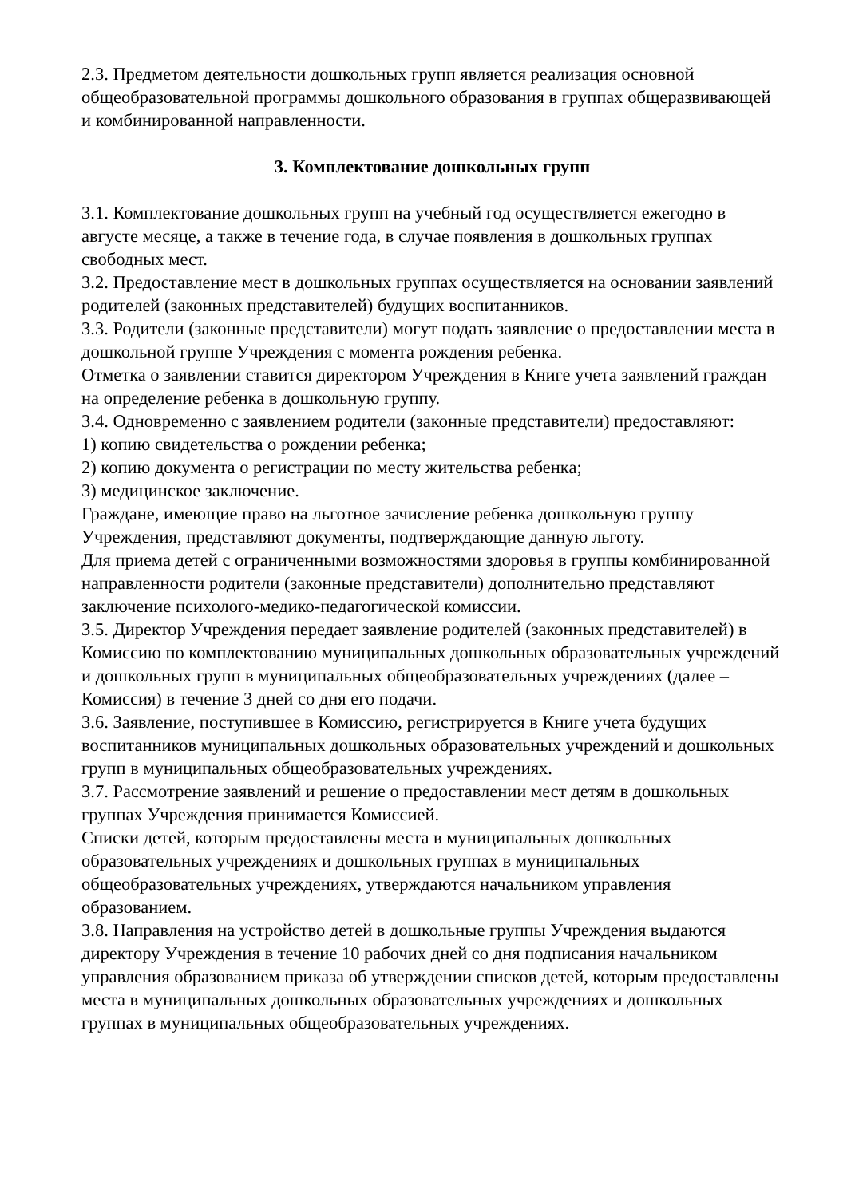2.3. Предметом деятельности дошкольных групп является реализация основной общеобразовательной программы дошкольного образования в группах общеразвивающей и комбинированной направленности.
3. Комплектование дошкольных групп
3.1. Комплектование дошкольных групп на учебный год осуществляется ежегодно в августе месяце, а также в течение года, в случае появления в дошкольных группах свободных мест.
3.2. Предоставление мест в дошкольных группах осуществляется на основании заявлений родителей (законных представителей) будущих воспитанников.
3.3. Родители (законные представители) могут подать заявление о предоставлении места в дошкольной группе Учреждения с момента рождения ребенка.
Отметка о заявлении ставится директором Учреждения в Книге учета заявлений граждан на определение ребенка в дошкольную группу.
3.4. Одновременно с заявлением родители (законные представители) предоставляют:
1) копию свидетельства о рождении ребенка;
2) копию документа о регистрации по месту жительства ребенка;
3) медицинское заключение.
Граждане, имеющие право на льготное зачисление ребенка дошкольную группу Учреждения, представляют документы, подтверждающие данную льготу.
Для приема детей с ограниченными возможностями здоровья в группы комбинированной направленности родители (законные представители) дополнительно представляют заключение психолого-медико-педагогической комиссии.
3.5. Директор Учреждения передает заявление родителей (законных представителей) в Комиссию по комплектованию муниципальных дошкольных образовательных учреждений и дошкольных групп в муниципальных общеобразовательных учреждениях (далее – Комиссия) в течение 3 дней со дня его подачи.
3.6. Заявление, поступившее в Комиссию, регистрируется в Книге учета будущих воспитанников муниципальных дошкольных образовательных учреждений и дошкольных групп в муниципальных общеобразовательных учреждениях.
3.7. Рассмотрение заявлений и решение о предоставлении мест детям в дошкольных группах Учреждения принимается Комиссией.
Списки детей, которым предоставлены места в муниципальных дошкольных образовательных учреждениях и дошкольных группах в муниципальных общеобразовательных учреждениях, утверждаются начальником управления образованием.
3.8. Направления на устройство детей в дошкольные группы Учреждения выдаются директору Учреждения в течение 10 рабочих дней со дня подписания начальником управления образованием приказа об утверждении списков детей, которым предоставлены места в муниципальных дошкольных образовательных учреждениях и дошкольных группах в муниципальных общеобразовательных учреждениях.